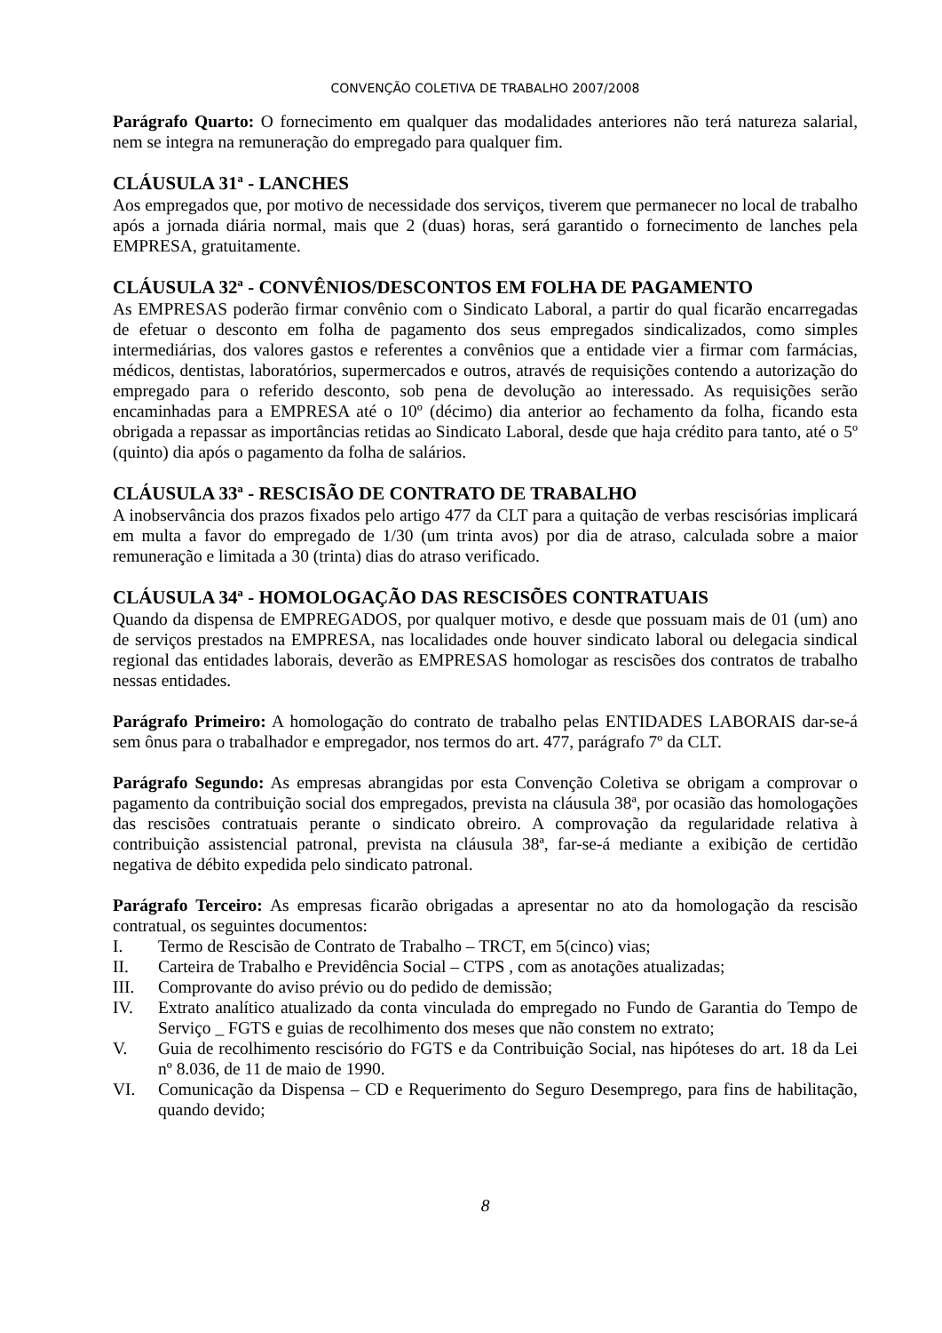CONVENÇÃO COLETIVA DE TRABALHO 2007/2008
Parágrafo Quarto: O fornecimento em qualquer das modalidades anteriores não terá natureza salarial, nem se integra na remuneração do empregado para qualquer fim.
CLÁUSULA 31ª - LANCHES
Aos empregados que, por motivo de necessidade dos serviços, tiverem que permanecer no local de trabalho após a jornada diária normal, mais que 2 (duas) horas, será garantido o fornecimento de lanches pela EMPRESA, gratuitamente.
CLÁUSULA 32ª - CONVÊNIOS/DESCONTOS EM FOLHA DE PAGAMENTO
As EMPRESAS poderão firmar convênio com o Sindicato Laboral, a partir do qual ficarão encarregadas de efetuar o desconto em folha de pagamento dos seus empregados sindicalizados, como simples intermediárias, dos valores gastos e referentes a convênios que a entidade vier a firmar com farmácias, médicos, dentistas, laboratórios, supermercados e outros, através de requisições contendo a autorização do empregado para o referido desconto, sob pena de devolução ao interessado. As requisições serão encaminhadas para a EMPRESA até o 10º (décimo) dia anterior ao fechamento da folha, ficando esta obrigada a repassar as importâncias retidas ao Sindicato Laboral, desde que haja crédito para tanto, até o 5º (quinto) dia após o pagamento da folha de salários.
CLÁUSULA 33ª - RESCISÃO DE CONTRATO DE TRABALHO
A inobservância dos prazos fixados pelo artigo 477 da CLT para a quitação de verbas rescisórias implicará em multa a favor do empregado de 1/30 (um trinta avos) por dia de atraso, calculada sobre a maior remuneração e limitada a 30 (trinta) dias do atraso verificado.
CLÁUSULA 34ª - HOMOLOGAÇÃO DAS RESCISÕES CONTRATUAIS
Quando da dispensa de EMPREGADOS, por qualquer motivo, e desde que possuam mais de 01 (um) ano de serviços prestados na EMPRESA, nas localidades onde houver sindicato laboral ou delegacia sindical regional das entidades laborais, deverão as EMPRESAS homologar as rescisões dos contratos de trabalho nessas entidades.
Parágrafo Primeiro: A homologação do contrato de trabalho pelas ENTIDADES LABORAIS dar-se-á sem ônus para o trabalhador e empregador, nos termos do art. 477, parágrafo 7º da CLT.
Parágrafo Segundo: As empresas abrangidas por esta Convenção Coletiva se obrigam a comprovar o pagamento da contribuição social dos empregados, prevista na cláusula 38ª, por ocasião das homologações das rescisões contratuais perante o sindicato obreiro. A comprovação da regularidade relativa à contribuição assistencial patronal, prevista na cláusula 38ª, far-se-á mediante a exibição de certidão negativa de débito expedida pelo sindicato patronal.
Parágrafo Terceiro: As empresas ficarão obrigadas a apresentar no ato da homologação da rescisão contratual, os seguintes documentos:
I. Termo de Rescisão de Contrato de Trabalho – TRCT, em 5(cinco) vias;
II. Carteira de Trabalho e Previdência Social – CTPS , com as anotações atualizadas;
III. Comprovante do aviso prévio ou do pedido de demissão;
IV. Extrato analítico atualizado da conta vinculada do empregado no Fundo de Garantia do Tempo de Serviço _ FGTS e guias de recolhimento dos meses que não constem no extrato;
V. Guia de recolhimento rescisório do FGTS e da Contribuição Social, nas hipóteses do art. 18 da Lei nº 8.036, de 11 de maio de 1990.
VI. Comunicação da Dispensa – CD e Requerimento do Seguro Desemprego, para fins de habilitação, quando devido;
8